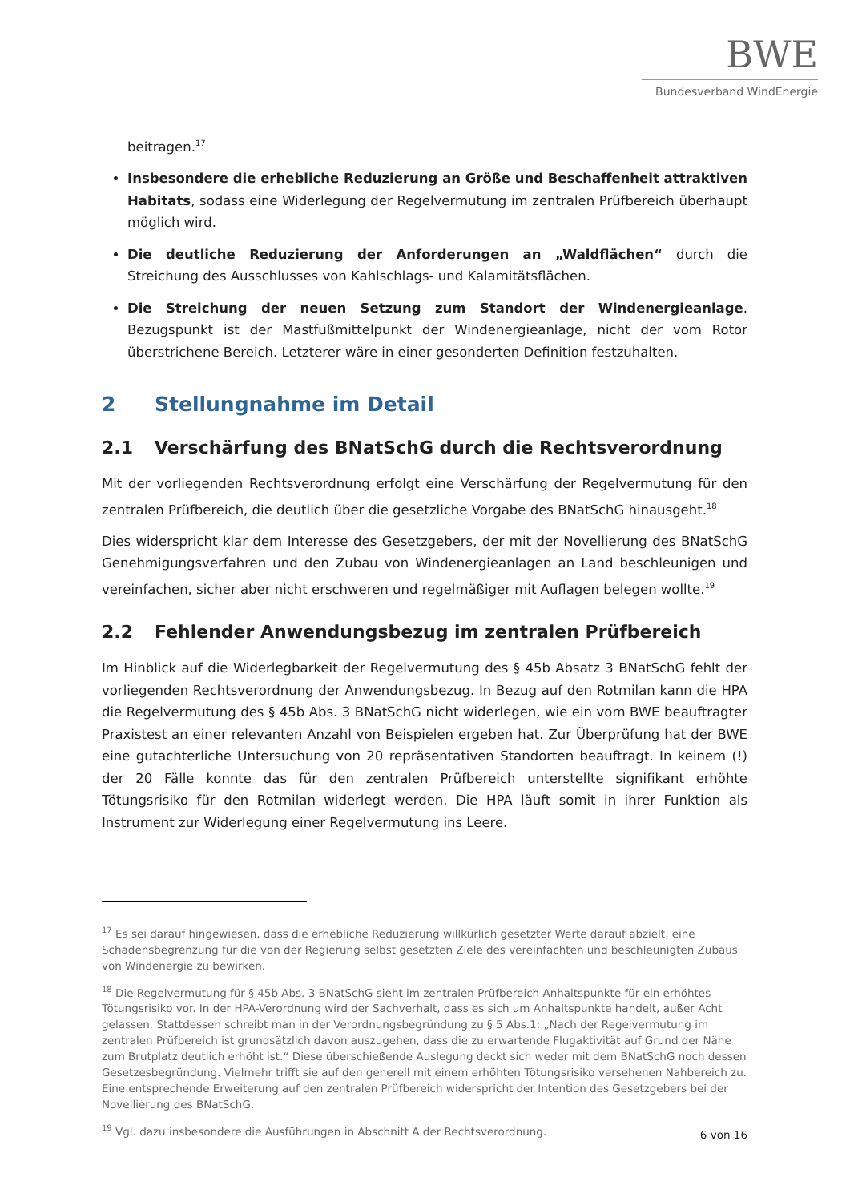BWE
Bundesverband WindEnergie
beitragen.<sup>17</sup>
Insbesondere die erhebliche Reduzierung an Größe und Beschaffenheit attraktiven Habitats, sodass eine Widerlegung der Regelvermutung im zentralen Prüfbereich überhaupt möglich wird.
Die deutliche Reduzierung der Anforderungen an „Waldflächen“ durch die Streichung des Ausschlusses von Kahlschlags- und Kalamitätsflächen.
Die Streichung der neuen Setzung zum Standort der Windenergieanlage. Bezugspunkt ist der Mastfußmittelpunkt der Windenergieanlage, nicht der vom Rotor überstrichene Bereich. Letzterer wäre in einer gesonderten Definition festzuhalten.
2 Stellungnahme im Detail
2.1 Verschärfung des BNatSchG durch die Rechtsverordnung
Mit der vorliegenden Rechtsverordnung erfolgt eine Verschärfung der Regelvermutung für den zentralen Prüfbereich, die deutlich über die gesetzliche Vorgabe des BNatSchG hinausgeht.<sup>18</sup>
Dies widerspricht klar dem Interesse des Gesetzgebers, der mit der Novellierung des BNatSchG Genehmigungsverfahren und den Zubau von Windenergieanlagen an Land beschleunigen und vereinfachen, sicher aber nicht erschweren und regelmäßiger mit Auflagen belegen wollte.<sup>19</sup>
2.2 Fehlender Anwendungsbezug im zentralen Prüfbereich
Im Hinblick auf die Widerlegbarkeit der Regelvermutung des § 45b Absatz 3 BNatSchG fehlt der vorliegenden Rechtsverordnung der Anwendungsbezug. In Bezug auf den Rotmilan kann die HPA die Regelvermutung des § 45b Abs. 3 BNatSchG nicht widerlegen, wie ein vom BWE beauftragter Praxistest an einer relevanten Anzahl von Beispielen ergeben hat. Zur Überprüfung hat der BWE eine gutachterliche Untersuchung von 20 repräsentativen Standorten beauftragt. In keinem (!) der 20 Fälle konnte das für den zentralen Prüfbereich unterstellte signifikant erhöhte Tötungsrisiko für den Rotmilan widerlegt werden. Die HPA läuft somit in ihrer Funktion als Instrument zur Widerlegung einer Regelvermutung ins Leere.
<sup>17</sup> Es sei darauf hingewiesen, dass die erhebliche Reduzierung willkürlich gesetzter Werte darauf abzielt, eine Schadensbegrenzung für die von der Regierung selbst gesetzten Ziele des vereinfachten und beschleunigten Zubaus von Windenergie zu bewirken.
<sup>18</sup> Die Regelvermutung für § 45b Abs. 3 BNatSchG sieht im zentralen Prüfbereich Anhaltspunkte für ein erhöhtes Tötungsrisiko vor. In der HPA-Verordnung wird der Sachverhalt, dass es sich um Anhaltspunkte handelt, außer Acht gelassen. Stattdessen schreibt man in der Verordnungsbegründung zu § 5 Abs.1: „Nach der Regelvermutung im zentralen Prüfbereich ist grundsätzlich davon auszugehen, dass die zu erwartende Flugaktivität auf Grund der Nähe zum Brutplatz deutlich erhöht ist.“ Diese überschießende Auslegung deckt sich weder mit dem BNatSchG noch dessen Gesetzesbegründung. Vielmehr trifft sie auf den generell mit einem erhöhten Tötungsrisiko versehenen Nahbereich zu. Eine entsprechende Erweiterung auf den zentralen Prüfbereich widerspricht der Intention des Gesetzgebers bei der Novellierung des BNatSchG.
<sup>19</sup> Vgl. dazu insbesondere die Ausführungen in Abschnitt A der Rechtsverordnung.
6 von 16